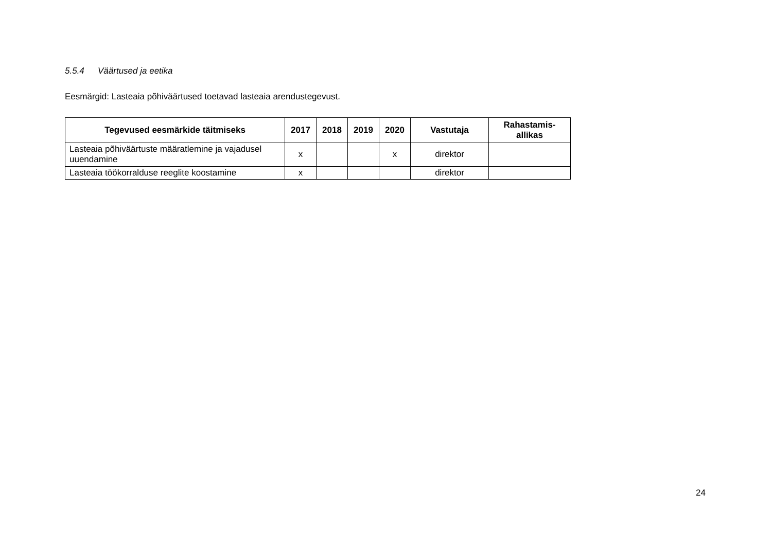5.5.4 Väärtused ja eetika
Eesmärgid: Lasteaia põhiväärtused toetavad lasteaia arendustegevust.
| Tegevused eesmärkide täitmiseks | 2017 | 2018 | 2019 | 2020 | Vastutaja | Rahastamis- allikas |
| --- | --- | --- | --- | --- | --- | --- |
| Lasteaia põhiväärtuste määratlemine ja vajadusel uuendamine | x | | | x | direktor | |
| Lasteaia töökorralduse reeglite koostamine | x | | | | direktor | |
24